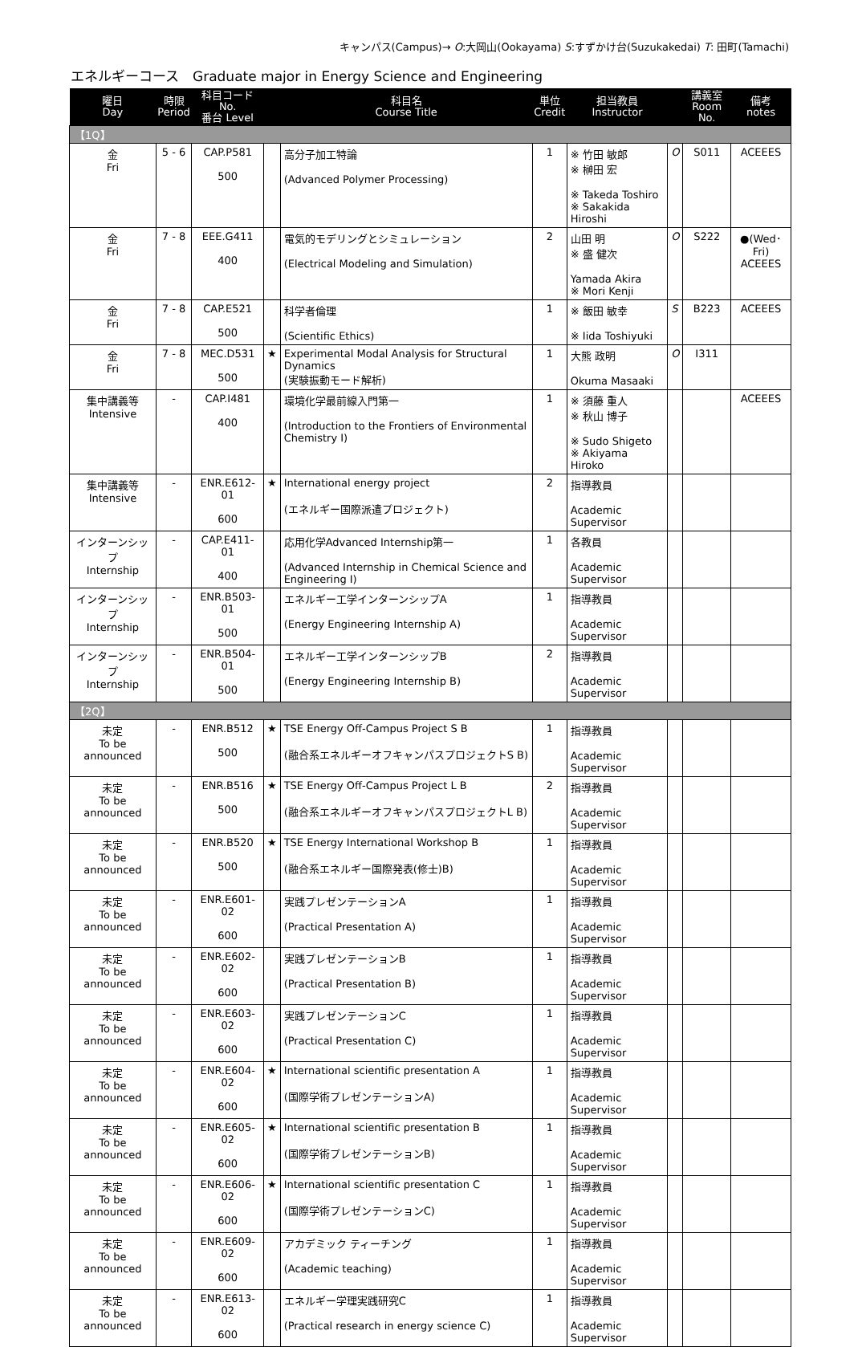キャンパス(Campus)→ O:大岡山(Ookayama) S:すずかけ台(Suzukakedai) T: 田町(Tamachi)
エネルギーコース　Graduate major in Energy Science and Engineering
| 曜日 Day | 時限 Period | 科目コード No. 番台 Level | | 科目名 Course Title | 単位 Credit | 担当教員 Instructor | | 講義室 Room No. | 備考 notes |
| --- | --- | --- | --- | --- | --- | --- | --- | --- | --- |
| 【1Q】 | | | | | | | | | |
| 金 Fri | 5 - 6 | CAP.P581 500 | | 高分子加工特論 (Advanced Polymer Processing) | 1 | ※ 竹田 敏郎 ※ 榊田 宏 ※ Takeda Toshiro ※ Sakakida Hiroshi | O | S011 | ACEEES |
| 金 Fri | 7 - 8 | EEE.G411 400 | | 電気的モデリングとシミュレーション (Electrical Modeling and Simulation) | 2 | 山田 明 ※ 盛 健次 Yamada Akira ※ Mori Kenji | O | S222 | ●(Wed･Fri) ACEEES |
| 金 Fri | 7 - 8 | CAP.E521 500 | | 科学者倫理 (Scientific Ethics) | 1 | ※ 飯田 敏幸 ※ Iida Toshiyuki | S | B223 | ACEEES |
| 金 Fri | 7 - 8 | MEC.D531 500 | ★ | Experimental Modal Analysis for Structural Dynamics (実験振動モード解析) | 1 | 大熊 政明 Okuma Masaaki | O | I311 | |
| 集中講義等 Intensive | - | CAP.I481 400 | | 環境化学最前線入門第一 (Introduction to the Frontiers of Environmental Chemistry I) | 1 | ※ 須藤 重人 ※ 秋山 博子 ※ Sudo Shigeto ※ Akiyama Hiroko | | | ACEEES |
| 集中講義等 Intensive | - | ENR.E612-01 600 | ★ | International energy project (エネルギー国際派遣プロジェクト) | 2 | 指導教員 Academic Supervisor | | | |
| インターンシップ Internship | - | CAP.E411-01 400 | | 応用化学Advanced Internship第一 (Advanced Internship in Chemical Science and Engineering I) | 1 | 各教員 Academic Supervisor | | | |
| インターンシップ Internship | - | ENR.B503-01 500 | | エネルギー工学インターンシップA (Energy Engineering Internship A) | 1 | 指導教員 Academic Supervisor | | | |
| インターンシップ Internship | - | ENR.B504-01 500 | | エネルギー工学インターンシップB (Energy Engineering Internship B) | 2 | 指導教員 Academic Supervisor | | | |
| 【2Q】 | | | | | | | | | |
| 未定 To be announced | - | ENR.B512 500 | ★ | TSE Energy Off-Campus Project S B (融合系エネルギーオフキャンパスプロジェクトS B) | 1 | 指導教員 Academic Supervisor | | | |
| 未定 To be announced | - | ENR.B516 500 | ★ | TSE Energy Off-Campus Project L B (融合系エネルギーオフキャンパスプロジェクトL B) | 2 | 指導教員 Academic Supervisor | | | |
| 未定 To be announced | - | ENR.B520 500 | ★ | TSE Energy International Workshop B (融合系エネルギー国際発表(修士)B) | 1 | 指導教員 Academic Supervisor | | | |
| 未定 To be announced | - | ENR.E601-02 600 | | 実践プレゼンテーションA (Practical Presentation A) | 1 | 指導教員 Academic Supervisor | | | |
| 未定 To be announced | - | ENR.E602-02 600 | | 実践プレゼンテーションB (Practical Presentation B) | 1 | 指導教員 Academic Supervisor | | | |
| 未定 To be announced | - | ENR.E603-02 600 | | 実践プレゼンテーションC (Practical Presentation C) | 1 | 指導教員 Academic Supervisor | | | |
| 未定 To be announced | - | ENR.E604-02 600 | ★ | International scientific presentation A (国際学術プレゼンテーションA) | 1 | 指導教員 Academic Supervisor | | | |
| 未定 To be announced | - | ENR.E605-02 600 | ★ | International scientific presentation B (国際学術プレゼンテーションB) | 1 | 指導教員 Academic Supervisor | | | |
| 未定 To be announced | - | ENR.E606-02 600 | ★ | International scientific presentation C (国際学術プレゼンテーションC) | 1 | 指導教員 Academic Supervisor | | | |
| 未定 To be announced | - | ENR.E609-02 600 | | アカデミック ティーチング (Academic teaching) | 1 | 指導教員 Academic Supervisor | | | |
| 未定 To be announced | - | ENR.E613-02 600 | | エネルギー学理実践研究C (Practical research in energy science C) | 1 | 指導教員 Academic Supervisor | | | |